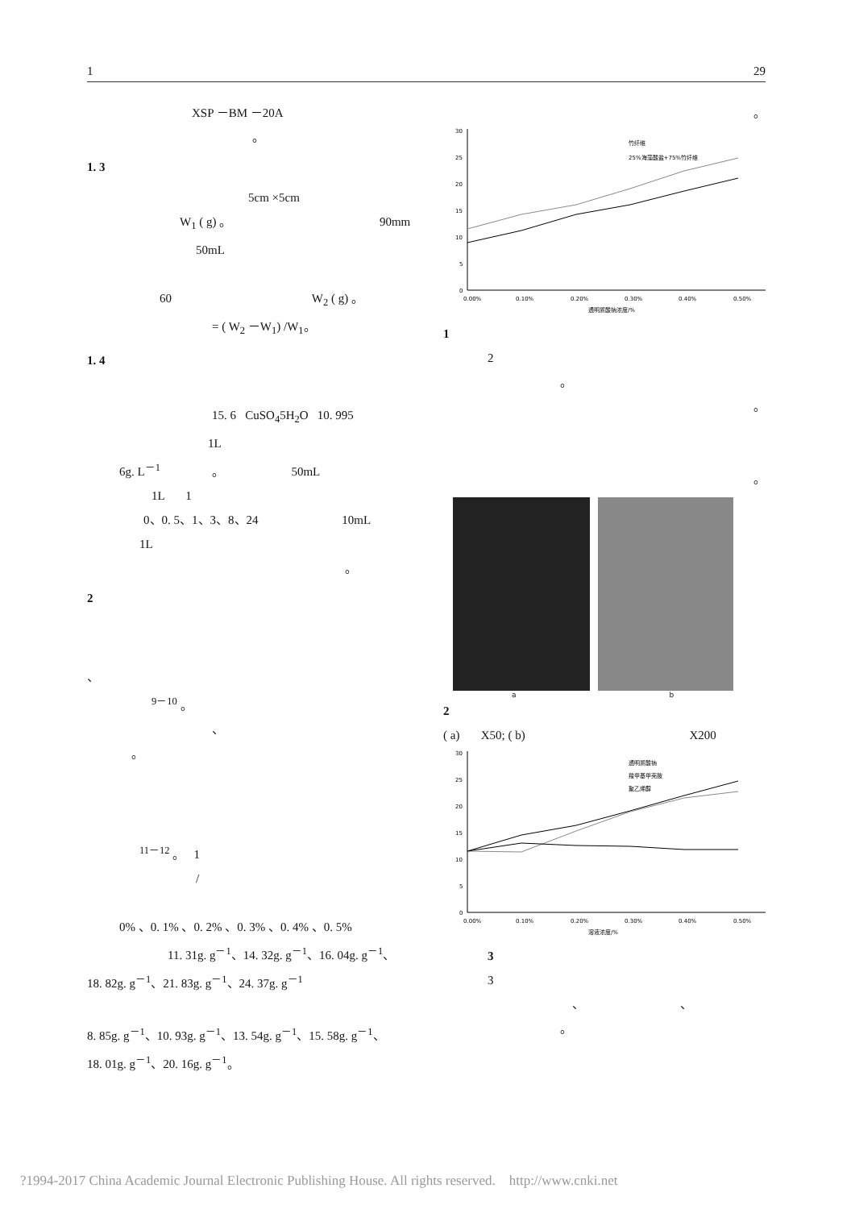1 29
XSP －BM －20A
。
1. 3
5cm ×5cm
W<sub>1</sub> ( g) 。 90mm
50mL
60 W<sub>2</sub> ( g) 。
= ( W<sub>2</sub> －W<sub>1</sub>) /W<sub>1</sub>。
1. 4
15. 6 CuSO<sub>4</sub>5H<sub>2</sub>O 10. 995
1L
6g. L<sup>－1</sup> 。 50mL
1L 1
0、0. 5、1、3、8、24 10mL
1L
。
2
、
<sup>9－10</sup> 。
、
。
<sup>11－12</sup> 。 1
/
0% 、0. 1% 、0. 2% 、0. 3% 、0. 4% 、0. 5%
11. 31g. g<sup>－1</sup>、14. 32g. g<sup>－1</sup>、16. 04g. g<sup>－1</sup>、
18. 82g. g<sup>－1</sup>、21. 83g. g<sup>－1</sup>、24. 37g. g<sup>－1</sup>
8. 85g. g<sup>－1</sup>、10. 93g. g<sup>－1</sup>、13. 54g. g<sup>－1</sup>、15. 58g. g<sup>－1</sup>、
18. 01g. g<sup>－1</sup>、20. 16g. g<sup>－1</sup>。
。
30
25
20
15
10
5
0
0.00%
0.10%
0.20%
0.30%
0.40%
0.50%
透明质酸钠浓度/%
竹纤维
25%海藻酸盐+75%竹纤维
1
2
。
。
。
a b
2
( a) X50; ( b) X200
30
25
20
15
10
5
0
0.00%
0.10%
0.20%
0.30%
0.40%
0.50%
溶液浓度/%
透明质酸钠
羧甲基甲壳胺
聚乙烯醇
3
3
、 、
。
?1994-2017 China Academic Journal Electronic Publishing House. All rights reserved. http://www.cnki.net